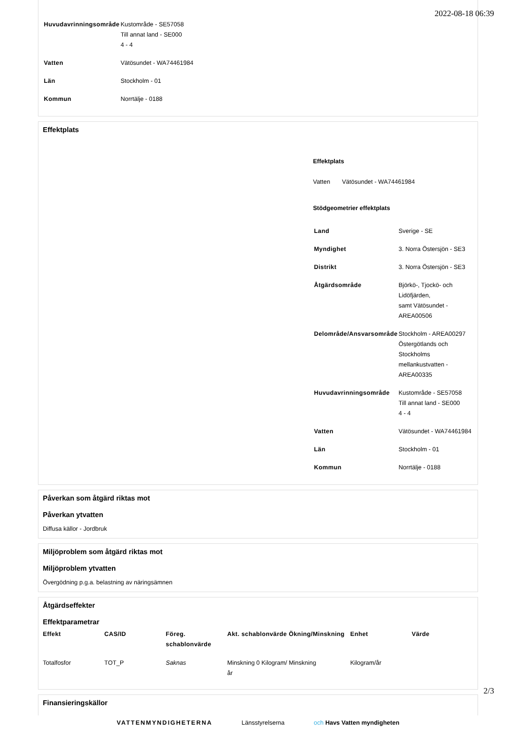2022-08-18 06:39
| Huvudavrinningsområde | Kustområde - SE57058 Till annat land - SE000 4 - 4 |
| Vatten | Vätösundet - WA74461984 |
| Län | Stockholm - 01 |
| Kommun | Norrtälje - 0188 |
Effektplats
Effektplats
Vatten Vätösundet - WA74461984
Stödgeometrier effektplats
| Land | Sverige - SE |
| Myndighet | 3. Norra Östersjön - SE3 |
| Distrikt | 3. Norra Östersjön - SE3 |
| Åtgärdsområde | Björkö-, Tjockö- och Lidöfjärden, samt Vätösundet - AREA00506 |
| Delområde/Ansvarsområde | Stockholm - AREA00297 Östergötlands och Stockholms mellankustvatten - AREA00335 |
| Huvudavrinningsområde | Kustområde - SE57058 Till annat land - SE000 4 - 4 |
| Vatten | Vätösundet - WA74461984 |
| Län | Stockholm - 01 |
| Kommun | Norrtälje - 0188 |
Påverkan som åtgärd riktas mot
Påverkan ytvatten
Diffusa källor - Jordbruk
Miljöproblem som åtgärd riktas mot
Miljöproblem ytvatten
Övergödning p.g.a. belastning av näringsämnen
Åtgärdseffekter
Effektparametrar
| Effekt | CAS/ID | Föreg. schablonvärde | Akt. schablonvärde | Ökning/Minskning | Enhet | Värde |
| --- | --- | --- | --- | --- | --- | --- |
| Totalfosfor | TOT_P | Saknas | Minskning 0 Kilogram/ år | Minskning | Kilogram/år | |
Finansieringskällor
VATTENMYNDIGHETERNA Länsstyrelserna och Havs Vatten myndigheten
2/3